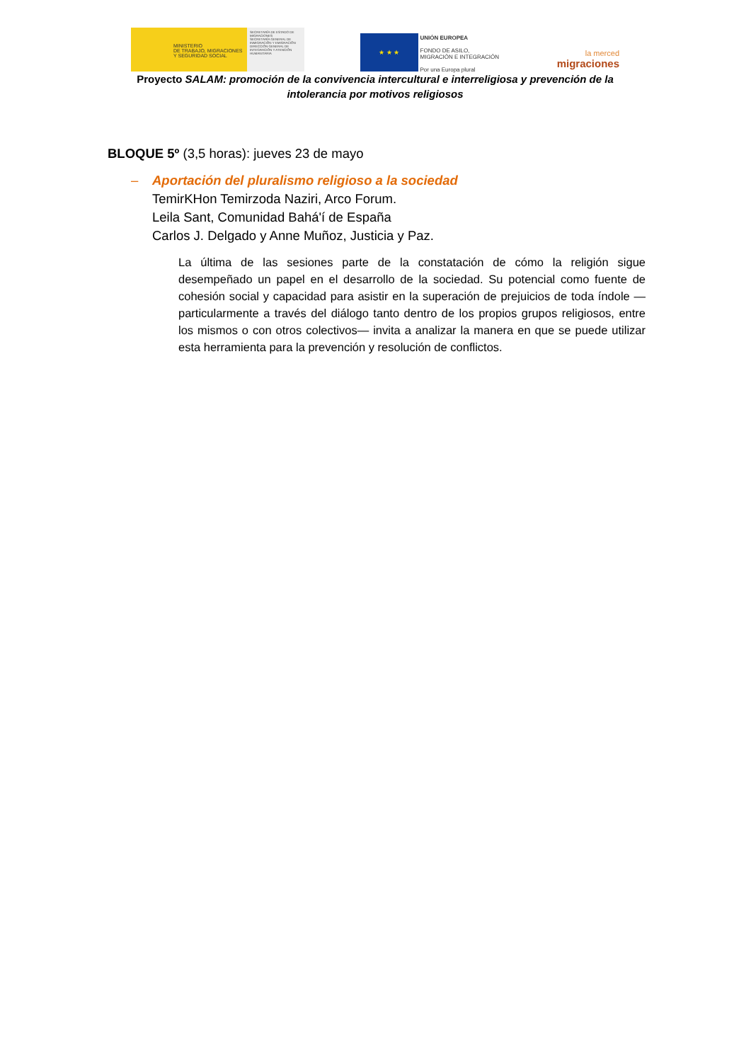MINISTERIO
DE TRABAJO, MIGRACIONES
Y SEGURIDAD SOCIAL
SECRETARÍA DE ESTADO DE MIGRACIONES
SECRETARÍA GENERAL DE INMIGRACIÓN Y EMIGRACIÓN
DIRECCIÓN GENERAL DE INTEGRACIÓN Y ATENCIÓN HUMANITARIA
★ ★ ★
UNIÓN EUROPEA
FONDO DE ASILO,
MIGRACIÓN E INTEGRACIÓN
Por una Europa plural
la merced
migraciones
Proyecto SALAM: promoción de la convivencia intercultural e interreligiosa y prevención de la intolerancia por motivos religiosos
BLOQUE 5º (3,5 horas): jueves 23 de mayo
– Aportación del pluralismo religioso a la sociedad
TemirKHon Temirzoda Naziri, Arco Forum.
Leila Sant, Comunidad Bahá'í de España
Carlos J. Delgado y Anne Muñoz, Justicia y Paz.
La última de las sesiones parte de la constatación de cómo la religión sigue desempeñado un papel en el desarrollo de la sociedad. Su potencial como fuente de cohesión social y capacidad para asistir en la superación de prejuicios de toda índole —particularmente a través del diálogo tanto dentro de los propios grupos religiosos, entre los mismos o con otros colectivos— invita a analizar la manera en que se puede utilizar esta herramienta para la prevención y resolución de conflictos.